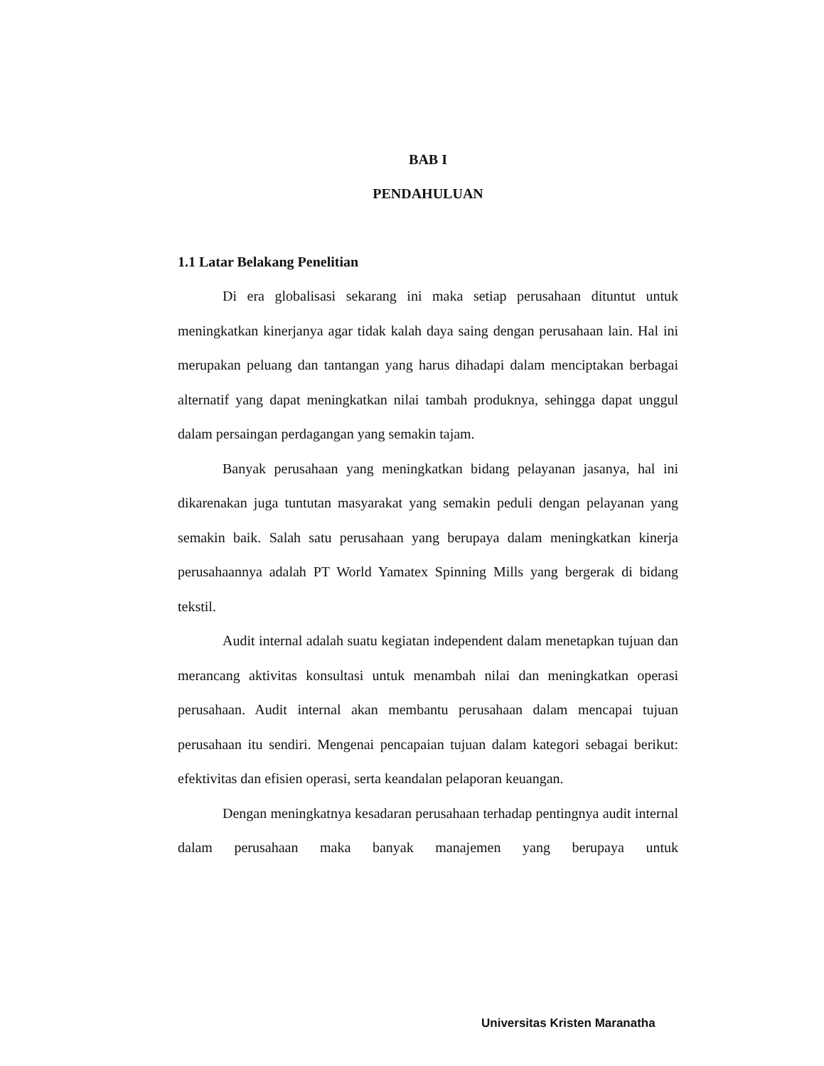BAB I
PENDAHULUAN
1.1 Latar Belakang Penelitian
Di era globalisasi sekarang ini maka setiap perusahaan dituntut untuk meningkatkan kinerjanya agar tidak kalah daya saing dengan perusahaan lain. Hal ini merupakan peluang dan tantangan yang harus dihadapi dalam menciptakan berbagai alternatif yang dapat meningkatkan nilai tambah produknya, sehingga dapat unggul dalam persaingan perdagangan yang semakin tajam.
Banyak perusahaan yang meningkatkan bidang pelayanan jasanya, hal ini dikarenakan juga tuntutan masyarakat yang semakin peduli dengan pelayanan yang semakin baik. Salah satu perusahaan yang berupaya dalam meningkatkan kinerja perusahaannya adalah PT World Yamatex Spinning Mills yang bergerak di bidang tekstil.
Audit internal adalah suatu kegiatan independent dalam menetapkan tujuan dan merancang aktivitas konsultasi untuk menambah nilai dan meningkatkan operasi perusahaan. Audit internal akan membantu perusahaan dalam mencapai tujuan perusahaan itu sendiri. Mengenai pencapaian tujuan dalam kategori sebagai berikut: efektivitas dan efisien operasi, serta keandalan pelaporan keuangan.
Dengan meningkatnya kesadaran perusahaan terhadap pentingnya audit internal dalam perusahaan maka banyak manajemen yang berupaya untuk
Universitas Kristen Maranatha